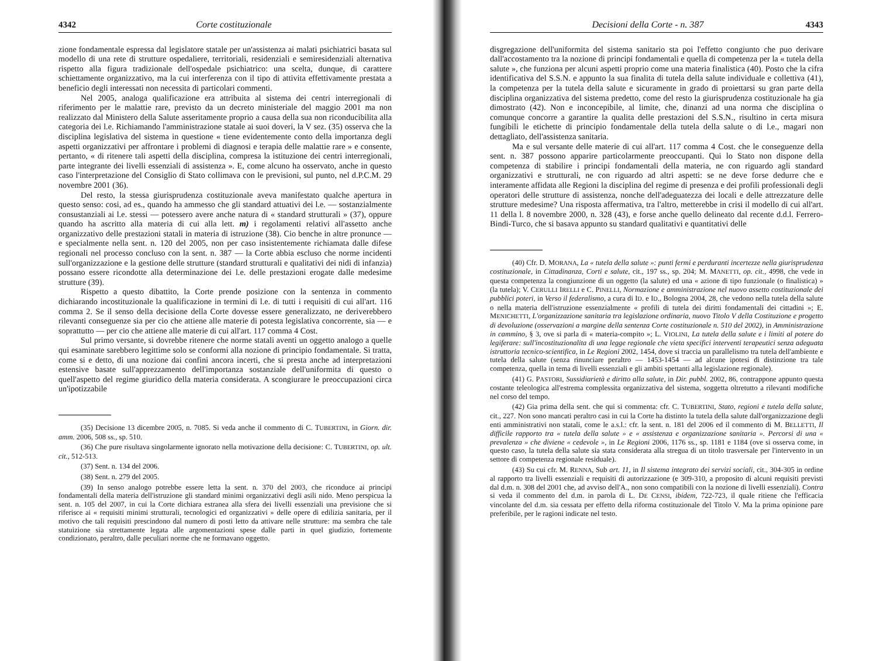4342 Corte costituzionale
zione fondamentale espressa dal legislatore statale per un'assistenza ai malati psichiatrici basata sul modello di una rete di strutture ospedaliere, territoriali, residenziali e semiresidenziali alternativa rispetto alla figura tradizionale dell'ospedale psichiatrico: una scelta, dunque, di carattere schiettamente organizzativo, ma la cui interferenza con il tipo di attivita effettivamente prestata a beneficio degli interessati non necessita di particolari commenti.
Nel 2005, analoga qualificazione era attribuita al sistema dei centri interregionali di riferimento per le malattie rare, previsto da un decreto ministeriale del maggio 2001 ma non realizzato dal Ministero della Salute asseritamente proprio a causa della sua non riconducibilita alla categoria dei l.e. Richiamando l'amministrazione statale ai suoi doveri, la V sez. (35) osserva che la disciplina legislativa del sistema in questione « tiene evidentemente conto della importanza degli aspetti organizzativi per affrontare i problemi di diagnosi e terapia delle malattie rare » e consente, pertanto, « di ritenere tali aspetti della disciplina, compresa la istituzione dei centri interregionali, parte integrante dei livelli essenziali di assistenza ». E, come alcuno ha osservato, anche in questo caso l'interpretazione del Consiglio di Stato collimava con le previsioni, sul punto, nel d.P.C.M. 29 novembre 2001 (36).
Del resto, la stessa giurisprudenza costituzionale aveva manifestato qualche apertura in questo senso: cosi, ad es., quando ha ammesso che gli standard attuativi dei l.e. — sostanzialmente consustanziali ai l.e. stessi — potessero avere anche natura di « standard strutturali » (37), oppure quando ha ascritto alla materia di cui alla lett. m) i regolamenti relativi all'assetto anche organizzativo delle prestazioni statali in materia di istruzione (38). Cio benche in altre pronunce — e specialmente nella sent. n. 120 del 2005, non per caso insistentemente richiamata dalle difese regionali nel processo concluso con la sent. n. 387 — la Corte abbia escluso che norme incidenti sull'organizzazione e la gestione delle strutture (standard strutturali e qualitativi dei nidi di infanzia) possano essere ricondotte alla determinazione dei l.e. delle prestazioni erogate dalle medesime strutture (39).
Rispetto a questo dibattito, la Corte prende posizione con la sentenza in commento dichiarando incostituzionale la qualificazione in termini di l.e. di tutti i requisiti di cui all'art. 116 comma 2. Se il senso della decisione della Corte dovesse essere generalizzato, ne deriverebbero rilevanti conseguenze sia per cio che attiene alle materie di potesta legislativa concorrente, sia — e soprattutto — per cio che attiene alle materie di cui all'art. 117 comma 4 Cost.
Sul primo versante, si dovrebbe ritenere che norme statali aventi un oggetto analogo a quelle qui esaminate sarebbero legittime solo se conformi alla nozione di principio fondamentale. Si tratta, come si e detto, di una nozione dai confini ancora incerti, che si presta anche ad interpretazioni estensive basate sull'apprezzamento dell'importanza sostanziale dell'uniformita di questo o quell'aspetto del regime giuridico della materia considerata. A scongiurare le preoccupazioni circa un'ipotizzabile
(35) Decisione 13 dicembre 2005, n. 7085. Si veda anche il commento di C. TUBERTINI, in Giorn. dir. amm. 2006, 508 ss., sp. 510.
(36) Che pure risultava singolarmente ignorato nella motivazione della decisione: C. TUBERTINI, op. ult. cit., 512-513.
(37) Sent. n. 134 del 2006.
(38) Sent. n. 279 del 2005.
(39) In senso analogo potrebbe essere letta la sent. n. 370 del 2003, che riconduce ai principi fondamentali della materia dell'istruzione gli standard minimi organizzativi degli asili nido. Meno perspicua la sent. n. 105 del 2007, in cui la Corte dichiara estranea alla sfera dei livelli essenziali una previsione che si riferisce ai « requisiti minimi strutturali, tecnologici ed organizzativi » delle opere di edilizia sanitaria, per il motivo che tali requisiti prescindono dal numero di posti letto da attivare nelle strutture: ma sembra che tale statuizione sia strettamente legata alle argomentazioni spese dalle parti in quel giudizio, fortemente condizionato, peraltro, dalle peculiari norme che ne formavano oggetto.
Decisioni della Corte - n. 387 4343
disgregazione dell'uniformita del sistema sanitario sta poi l'effetto congiunto che puo derivare dall'accostamento tra la nozione di principi fondamentali e quella di competenza per la « tutela della salute », che funziona per alcuni aspetti proprio come una materia finalistica (40). Posto che la cifra identificativa del S.S.N. e appunto la sua finalita di tutela della salute individuale e collettiva (41), la competenza per la tutela della salute e sicuramente in grado di proiettarsi su gran parte della disciplina organizzativa del sistema predetto, come del resto la giurisprudenza costituzionale ha gia dimostrato (42). Non e inconcepibile, al limite, che, dinanzi ad una norma che disciplina o comunque concorre a garantire la qualita delle prestazioni del S.S.N., risultino in certa misura fungibili le etichette di principio fondamentale della tutela della salute o di l.e., magari non dettagliato, dell'assistenza sanitaria.
Ma e sul versante delle materie di cui all'art. 117 comma 4 Cost. che le conseguenze della sent. n. 387 possono apparire particolarmente preoccupanti. Qui lo Stato non dispone della competenza di stabilire i principi fondamentali della materia, ne con riguardo agli standard organizzativi e strutturali, ne con riguardo ad altri aspetti: se ne deve forse dedurre che e interamente affidata alle Regioni la disciplina del regime di presenza e dei profili professionali degli operatori delle strutture di assistenza, nonche dell'adeguatezza dei locali e delle attrezzature delle strutture medesime? Una risposta affermativa, tra l'altro, metterebbe in crisi il modello di cui all'art. 11 della l. 8 novembre 2000, n. 328 (43), e forse anche quello delineato dal recente d.d.l. Ferrero-Bindi-Turco, che si basava appunto su standard qualitativi e quantitativi delle
(40) Cfr. D. MORANA, La « tutela della salute »: punti fermi e perduranti incertezze nella giurisprudenza costituzionale, in Cittadinanza, Corti e salute, cit., 197 ss., sp. 204; M. MANETTI, op. cit., 4998, che vede in questa competenza la congiunzione di un oggetto (la salute) ed una « azione di tipo funzionale (o finalistica) » (la tutela); V. CERULLI IRELLI e C. PINELLI, Normazione e amministrazione nel nuovo assetto costituzionale dei pubblici poteri, in Verso il federalismo, a cura di ID. e ID., Bologna 2004, 28, che vedono nella tutela della salute o nella materia dell'istruzione essenzialmente « profili di tutela dei diritti fondamentali dei cittadini »; E. MENICHETTI, L'organizzazione sanitaria tra legislazione ordinaria, nuovo Titolo V della Costituzione e progetto di devoluzione (osservazioni a margine della sentenza Corte costituzionale n. 510 del 2002), in Amministrazione in cammino, § 3, ove si parla di « materia-compito »; L. VIOLINI, La tutela della salute e i limiti al potere do legiferare: sull'incostituzionalita di una legge regionale che vieta specifici interventi terapeutici senza adeguata istruttoria tecnico-scientifica, in Le Regioni 2002, 1454, dove si traccia un parallelismo tra tutela dell'ambiente e tutela della salute (senza rinunciare peraltro — 1453-1454 — ad alcune ipotesi di distinzione tra tale competenza, quella in tema di livelli essenziali e gli ambiti spettanti alla legislazione regionale).
(41) G. PASTORI, Sussidiarietà e diritto alla salute, in Dir. pubbl. 2002, 86, contrappone appunto questa costante teleologica all'estrema complessita organizzativa del sistema, soggetta oltretutto a rilevanti modifiche nel corso del tempo.
(42) Gia prima della sent. che qui si commenta: cfr. C. TUBERTINI, Stato, regioni e tutela della salute, cit., 227. Non sono mancati peraltro casi in cui la Corte ha distinto la tutela della salute dall'organizzazione degli enti amministrativi non statali, come le a.s.l.: cfr. la sent. n. 181 del 2006 ed il commento di M. BELLETTI, Il difficile rapporto tra « tutela della salute » e « assistenza e organizzazione sanitaria ». Percorsi di una « prevalenza » che diviene « cedevole », in Le Regioni 2006, 1176 ss., sp. 1181 e 1184 (ove si osserva come, in questo caso, la tutela della salute sia stata considerata alla stregua di un titolo trasversale per l'intervento in un settore di competenza regionale residuale).
(43) Su cui cfr. M. RENNA, Sub art. 11, in Il sistema integrato dei servizi sociali, cit., 304-305 in ordine al rapporto tra livelli essenziali e requisiti di autorizzazione (e 309-310, a proposito di alcuni requisiti previsti dal d.m. n. 308 del 2001 che, ad avviso dell'A., non sono compatibili con la nozione di livelli essenziali). Contra si veda il commento del d.m. in parola di L. DE CENSI, ibidem, 722-723, il quale ritiene che l'efficacia vincolante del d.m. sia cessata per effetto della riforma costituzionale del Titolo V. Ma la prima opinione pare preferibile, per le ragioni indicate nel testo.